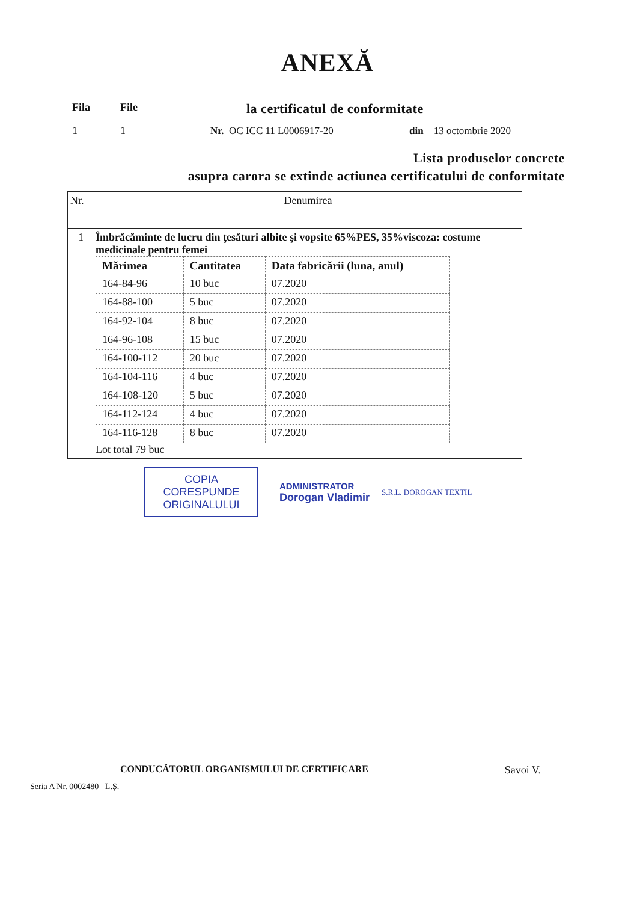ANEXĂ
Fila File 1 1
la certificatul de conformitate
Nr. OC ICC 11 L0006917-20 din 13 octombrie 2020
Lista produselor concrete
asupra carora se extinde actiunea certificatului de conformitate
| Nr. | Denumirea |
| 1 | Îmbrăcăminte de lucru din ţesături albite şi vopsite 65%PES, 35%viscoza: costume medicinale pentru femei / Mărimea / Cantitatea / Data fabricării (luna, anul) / / --- / --- / --- / / 164-84-96 / 10 buc / 07.2020 / / 164-88-100 / 5 buc / 07.2020 / / 164-92-104 / 8 buc / 07.2020 / / 164-96-108 / 15 buc / 07.2020 / / 164-100-112 / 20 buc / 07.2020 / / 164-104-116 / 4 buc / 07.2020 / / 164-108-120 / 5 buc / 07.2020 / / 164-112-124 / 4 buc / 07.2020 / / 164-116-128 / 8 buc / 07.2020 / Lot total 79 buc |
COPIA CORESPUNDE ORIGINALULUI
ADMINISTRATOR
Dorogan Vladimir
S.R.L. DOROGAN TEXTIL
CONDUCĂTORUL ORGANISMULUI DE CERTIFICARE Savoi V.
Seria A Nr. 0002480 L.Ş.